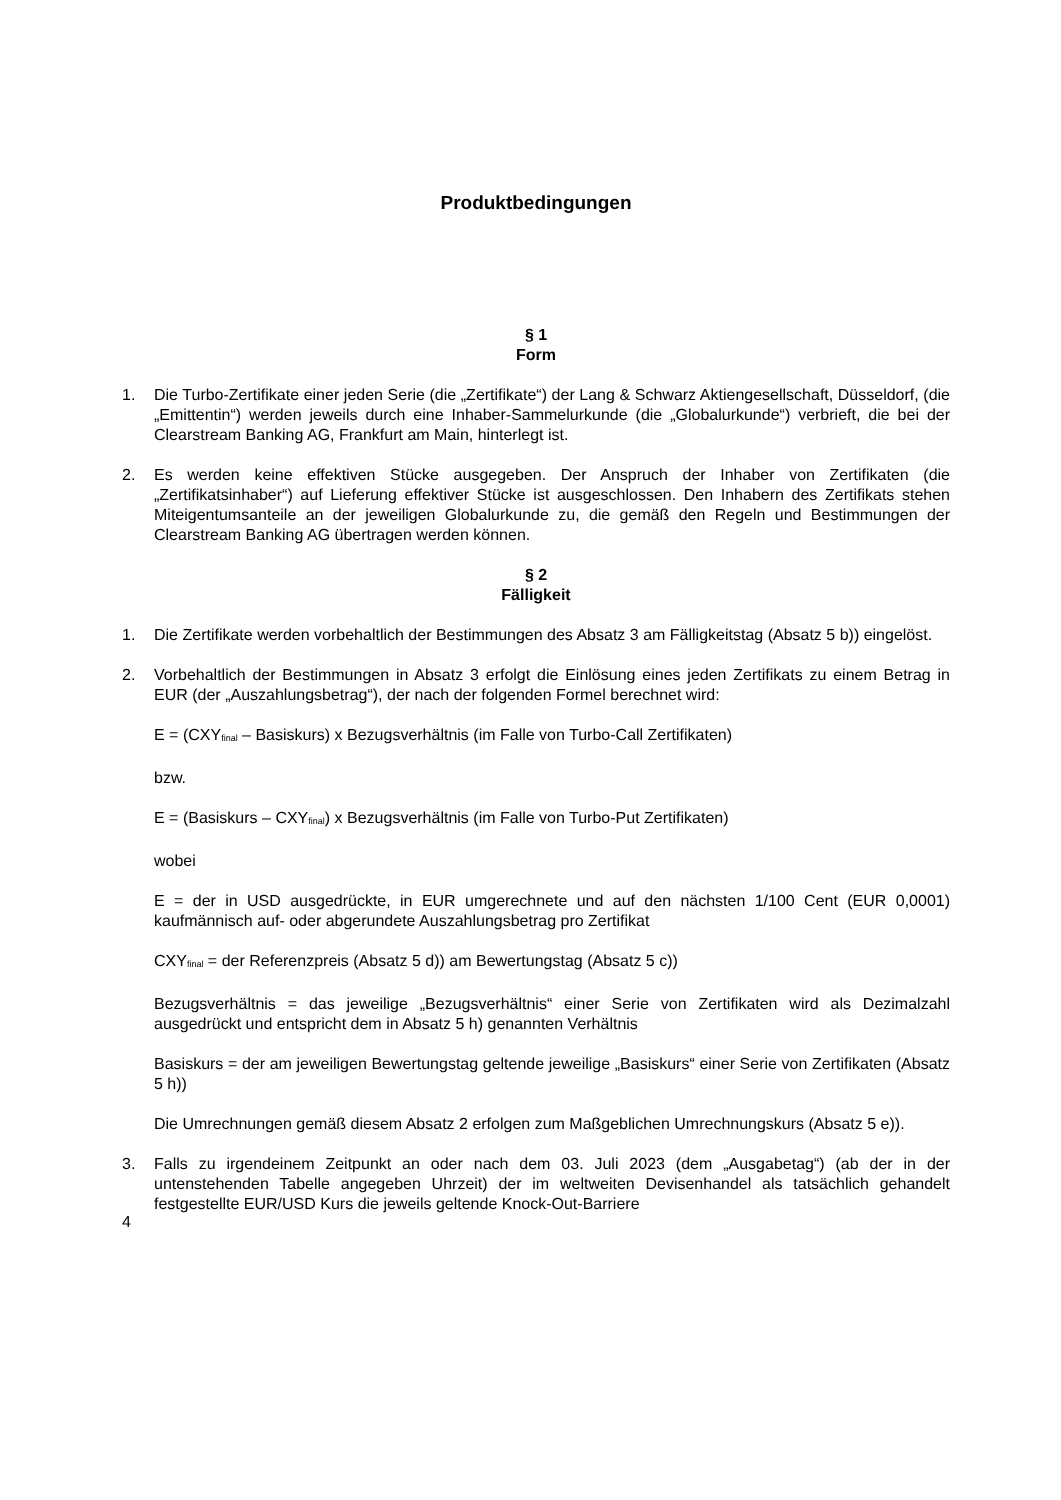Produktbedingungen
§ 1
Form
1. Die Turbo-Zertifikate einer jeden Serie (die „Zertifikate“) der Lang & Schwarz Aktiengesellschaft, Düsseldorf, (die „Emittentin“) werden jeweils durch eine Inhaber-Sammelurkunde (die „Globalurkunde“) verbrieft, die bei der Clearstream Banking AG, Frankfurt am Main, hinterlegt ist.
2. Es werden keine effektiven Stücke ausgegeben. Der Anspruch der Inhaber von Zertifikaten (die „Zertifikatsinhaber“) auf Lieferung effektiver Stücke ist ausgeschlossen. Den Inhabern des Zertifikats stehen Miteigentumsanteile an der jeweiligen Globalurkunde zu, die gemäß den Regeln und Bestimmungen der Clearstream Banking AG übertragen werden können.
§ 2
Fälligkeit
1. Die Zertifikate werden vorbehaltlich der Bestimmungen des Absatz 3 am Fälligkeitstag (Absatz 5 b)) eingelöst.
2. Vorbehaltlich der Bestimmungen in Absatz 3 erfolgt die Einlösung eines jeden Zertifikats zu einem Betrag in EUR (der „Auszahlungsbetrag“), der nach der folgenden Formel berechnet wird:
E = (CXY<sub>final</sub> – Basiskurs) x Bezugsverhältnis (im Falle von Turbo-Call Zertifikaten)
bzw.
E = (Basiskurs – CXY<sub>final</sub>) x Bezugsverhältnis (im Falle von Turbo-Put Zertifikaten)
wobei
E = der in USD ausgedrückte, in EUR umgerechnete und auf den nächsten 1/100 Cent (EUR 0,0001) kaufmännisch auf- oder abgerundete Auszahlungsbetrag pro Zertifikat
CXY<sub>final</sub> = der Referenzpreis (Absatz 5 d)) am Bewertungstag (Absatz 5 c))
Bezugsverhältnis = das jeweilige „Bezugsverhältnis“ einer Serie von Zertifikaten wird als Dezimalzahl ausgedrückt und entspricht dem in Absatz 5 h) genannten Verhältnis
Basiskurs = der am jeweiligen Bewertungstag geltende jeweilige „Basiskurs“ einer Serie von Zertifikaten (Absatz 5 h))
Die Umrechnungen gemäß diesem Absatz 2 erfolgen zum Maßgeblichen Umrechnungskurs (Absatz 5 e)).
3. Falls zu irgendeinem Zeitpunkt an oder nach dem 03. Juli 2023 (dem „Ausgabetag“) (ab der in der untenstehenden Tabelle angegeben Uhrzeit) der im weltweiten Devisenhandel als tatsächlich gehandelt festgestellte EUR/USD Kurs die jeweils geltende Knock-Out-Barriere
4